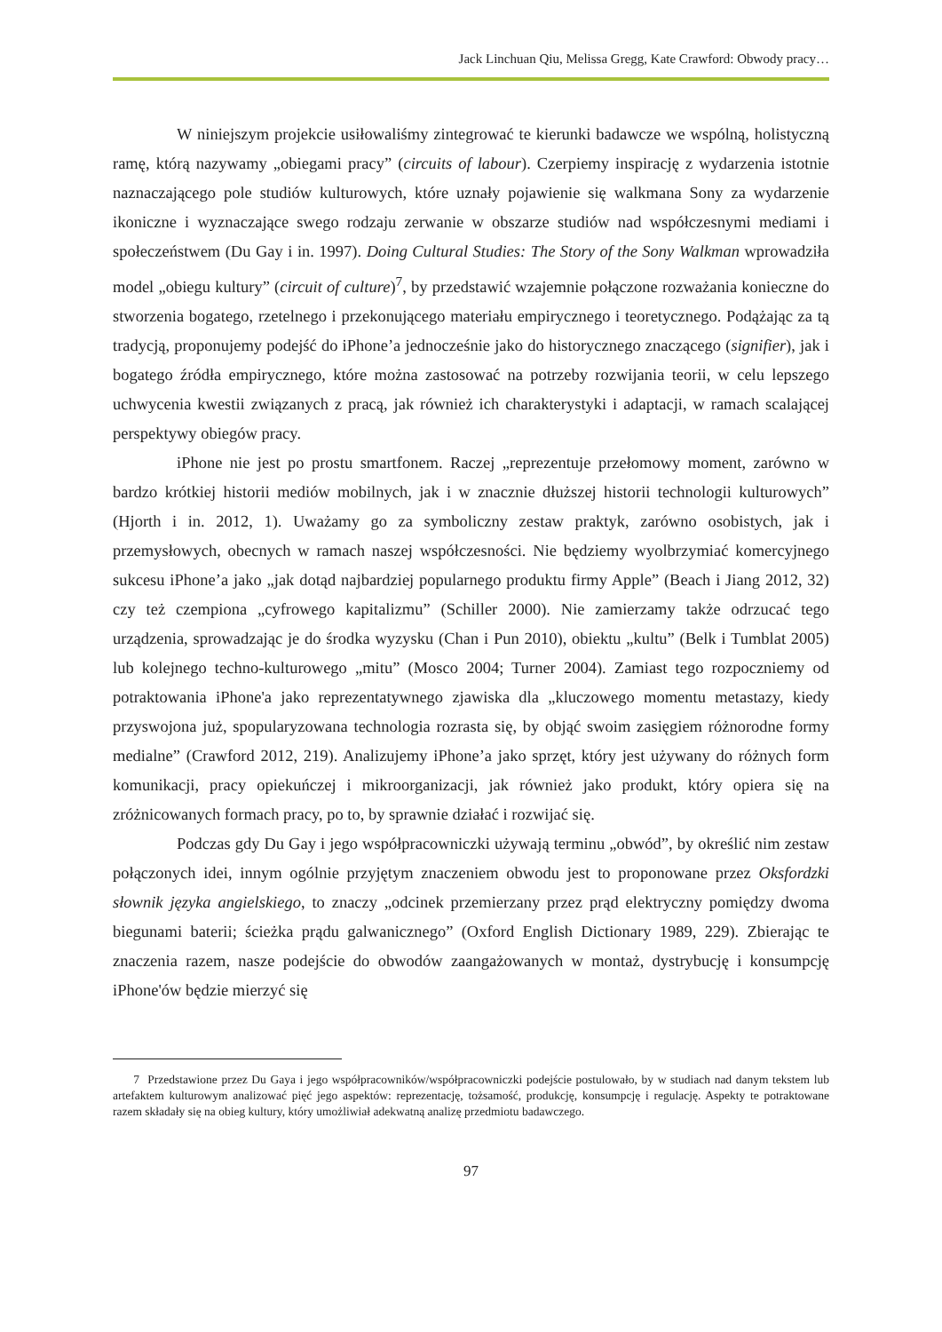Jack Linchuan Qiu, Melissa Gregg, Kate Crawford: Obwody pracy…
W niniejszym projekcie usiłowaliśmy zintegrować te kierunki badawcze we wspólną, holistyczną ramę, którą nazywamy „obiegami pracy” (circuits of labour). Czerpiemy inspirację z wydarzenia istotnie naznaczającego pole studiów kulturowych, które uznały pojawienie się walkmana Sony za wydarzenie ikoniczne i wyznaczające swego rodzaju zerwanie w obszarze studiów nad współczesnymi mediami i społeczeństwem (Du Gay i in. 1997). Doing Cultural Studies: The Story of the Sony Walkman wprowadziła model „obiegu kultury” (circuit of culture)<sup>7</sup>, by przedstawić wzajemnie połączone rozważania konieczne do stworzenia bogatego, rzetelnego i przekonującego materiału empirycznego i teoretycznego. Podążając za tą tradycją, proponujemy podejść do iPhone’a jednocześnie jako do historycznego znaczącego (signifier), jak i bogatego źródła empirycznego, które można zastosować na potrzeby rozwijania teorii, w celu lepszego uchwycenia kwestii związanych z pracą, jak również ich charakterystyki i adaptacji, w ramach scalającej perspektywy obiegów pracy.
iPhone nie jest po prostu smartfonem. Raczej „reprezentuje przełomowy moment, zarówno w bardzo krótkiej historii mediów mobilnych, jak i w znacznie dłuższej historii technologii kulturowych” (Hjorth i in. 2012, 1). Uważamy go za symboliczny zestaw praktyk, zarówno osobistych, jak i przemysłowych, obecnych w ramach naszej współczesności. Nie będziemy wyolbrzymiać komercyjnego sukcesu iPhone’a jako „jak dotąd najbardziej popularnego produktu firmy Apple” (Beach i Jiang 2012, 32) czy też czempiona „cyfrowego kapitalizmu” (Schiller 2000). Nie zamierzamy także odrzucać tego urządzenia, sprowadzając je do środka wyzysku (Chan i Pun 2010), obiektu „kultu” (Belk i Tumblat 2005) lub kolejnego techno-kulturowego „mitu” (Mosco 2004; Turner 2004). Zamiast tego rozpoczniemy od potraktowania iPhone'a jako reprezentatywnego zjawiska dla „kluczowego momentu metastazy, kiedy przyswojona już, spopularyzowana technologia rozrasta się, by objąć swoim zasięgiem różnorodne formy medialne” (Crawford 2012, 219). Analizujemy iPhone’a jako sprzęt, który jest używany do różnych form komunikacji, pracy opiekuńczej i mikroorganizacji, jak również jako produkt, który opiera się na zróżnicowanych formach pracy, po to, by sprawnie działać i rozwijać się.
Podczas gdy Du Gay i jego współpracowniczki używają terminu „obwód”, by określić nim zestaw połączonych idei, innym ogólnie przyjętym znaczeniem obwodu jest to proponowane przez Oksfordzki słownik języka angielskiego, to znaczy „odcinek przemierzany przez prąd elektryczny pomiędzy dwoma biegunami baterii; ścieżka prądu galwanicznego” (Oxford English Dictionary 1989, 229). Zbierając te znaczenia razem, nasze podejście do obwodów zaangażowanych w montaż, dystrybucję i konsumpcję iPhone'ów będzie mierzyć się
7 Przedstawione przez Du Gaya i jego współpracowników/współpracowniczki podejście postulowało, by w studiach nad danym tekstem lub artefaktem kulturowym analizować pięć jego aspektów: reprezentację, tożsamość, produkcję, konsumpcję i regulację. Aspekty te potraktowane razem składały się na obieg kultury, który umożliwiał adekwatną analizę przedmiotu badawczego.
97